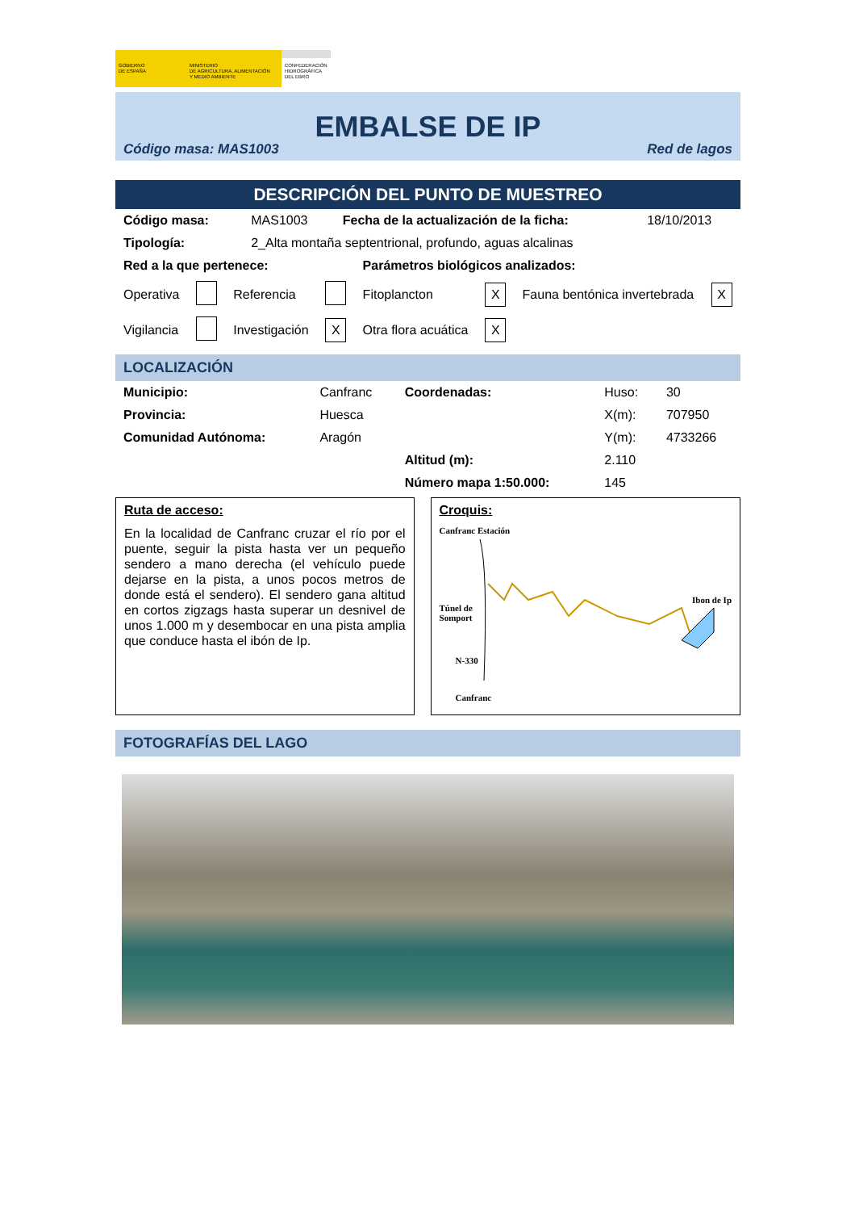GOBIERNO
DE ESPAÑA
MINISTERIO
DE AGRICULTURA, ALIMENTACIÓN
Y MEDIO AMBIENTE
CONFEDERACIÓN
HIDROGRÁFICA
DEL EBRO
EMBALSE DE IP
Código masa: MAS1003 Red de lagos
DESCRIPCIÓN DEL PUNTO DE MUESTREO
| Código masa: | MAS1003 | Fecha de la actualización de la ficha: | 18/10/2013 |
| Tipología: | 2_Alta montaña septentrional, profundo, aguas alcalinas | | |
| Red a la que pertenece: | | | | Parámetros biológicos analizados: | | | |
| Operativa | | Referencia | | Fitoplancton | X | Fauna bentónica invertebrada | X |
| Vigilancia | | Investigación | X | Otra flora acuática | X | | |
LOCALIZACIÓN
| Municipio: | Canfranc | Coordenadas: | Huso: | 30 |
| Provincia: | Huesca | | X(m): | 707950 |
| Comunidad Autónoma: | Aragón | | Y(m): | 4733266 |
| | | Altitud (m): | 2.110 | |
| | | Número mapa 1:50.000: | 145 | |
Ruta de acceso:
En la localidad de Canfranc cruzar el río por el puente, seguir la pista hasta ver un pequeño sendero a mano derecha (el vehículo puede dejarse en la pista, a unos pocos metros de donde está el sendero). El sendero gana altitud en cortos zigzags hasta superar un desnivel de unos 1.000 m y desembocar en una pista amplia que conduce hasta el ibón de Ip.
Croquis:
Canfranc Estación
Túnel de
Somport
Ibon de Ip
N-330
Canfranc
FOTOGRAFÍAS DEL LAGO